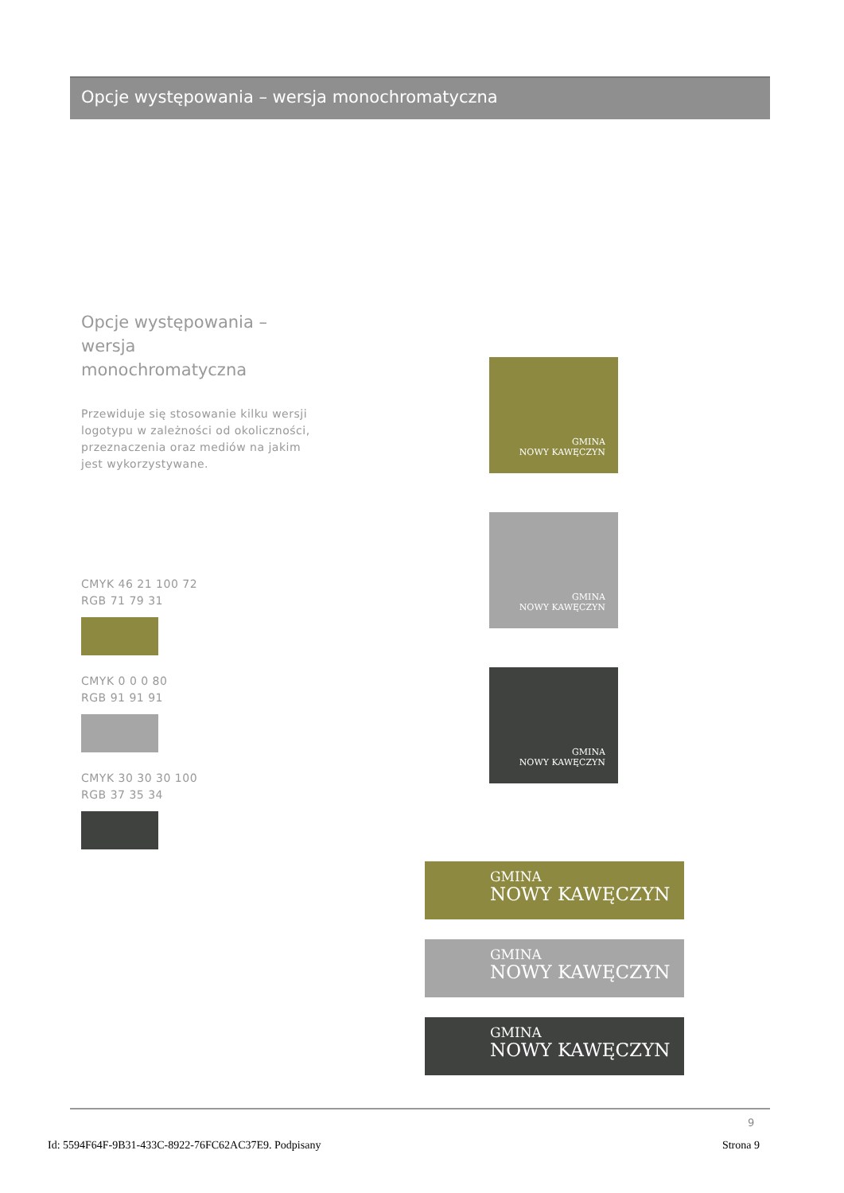Opcje występowania – wersja monochromatyczna
Opcje występowania –
wersja
monochromatyczna
Przewiduje się stosowanie kilku wersji logotypu w zależności od okoliczności, przeznaczenia oraz mediów na jakim jest wykorzystywane.
CMYK 46 21 100 72
RGB 71 79 31
CMYK 0 0 0 80
RGB 91 91 91
CMYK 30 30 30 100
RGB 37 35 34
GMINA
NOWY KAWĘCZYN
GMINA
NOWY KAWĘCZYN
GMINA
NOWY KAWĘCZYN
GMINA
NOWY KAWĘCZYN
GMINA
NOWY KAWĘCZYN
GMINA
NOWY KAWĘCZYN
9
Id: 5594F64F-9B31-433C-8922-76FC62AC37E9. Podpisany Strona 9